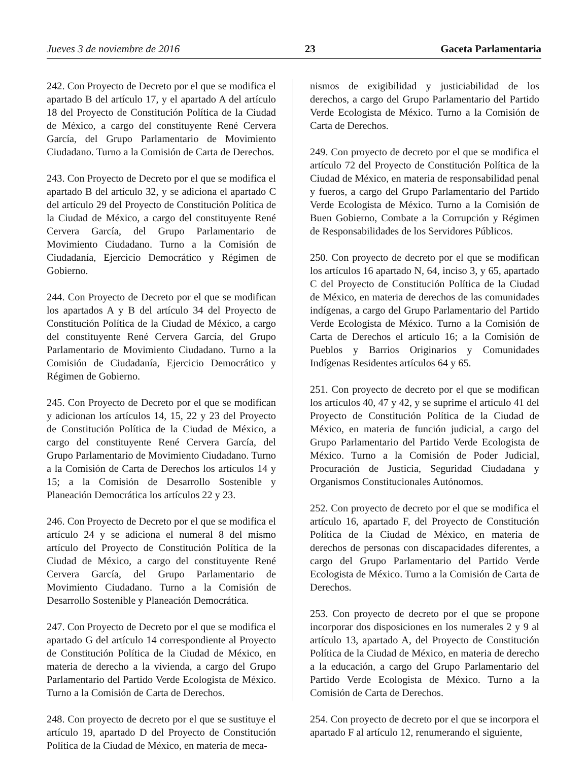Jueves 3 de noviembre de 2016 23 Gaceta Parlamentaria
242. Con Proyecto de Decreto por el que se modifica el apartado B del artículo 17, y el apartado A del artículo 18 del Proyecto de Constitución Política de la Ciudad de México, a cargo del constituyente René Cervera García, del Grupo Parlamentario de Movimiento Ciudadano. Turno a la Comisión de Carta de Derechos.
243. Con Proyecto de Decreto por el que se modifica el apartado B del artículo 32, y se adiciona el apartado C del artículo 29 del Proyecto de Constitución Política de la Ciudad de México, a cargo del constituyente René Cervera García, del Grupo Parlamentario de Movimiento Ciudadano. Turno a la Comisión de Ciudadanía, Ejercicio Democrático y Régimen de Gobierno.
244. Con Proyecto de Decreto por el que se modifican los apartados A y B del artículo 34 del Proyecto de Constitución Política de la Ciudad de México, a cargo del constituyente René Cervera García, del Grupo Parlamentario de Movimiento Ciudadano. Turno a la Comisión de Ciudadanía, Ejercicio Democrático y Régimen de Gobierno.
245. Con Proyecto de Decreto por el que se modifican y adicionan los artículos 14, 15, 22 y 23 del Proyecto de Constitución Política de la Ciudad de México, a cargo del constituyente René Cervera García, del Grupo Parlamentario de Movimiento Ciudadano. Turno a la Comisión de Carta de Derechos los artículos 14 y 15; a la Comisión de Desarrollo Sostenible y Planeación Democrática los artículos 22 y 23.
246. Con Proyecto de Decreto por el que se modifica el artículo 24 y se adiciona el numeral 8 del mismo artículo del Proyecto de Constitución Política de la Ciudad de México, a cargo del constituyente René Cervera García, del Grupo Parlamentario de Movimiento Ciudadano. Turno a la Comisión de Desarrollo Sostenible y Planeación Democrática.
247. Con Proyecto de Decreto por el que se modifica el apartado G del artículo 14 correspondiente al Proyecto de Constitución Política de la Ciudad de México, en materia de derecho a la vivienda, a cargo del Grupo Parlamentario del Partido Verde Ecologista de México. Turno a la Comisión de Carta de Derechos.
248. Con proyecto de decreto por el que se sustituye el artículo 19, apartado D del Proyecto de Constitución Política de la Ciudad de México, en materia de meca-
nismos de exigibilidad y justiciabilidad de los derechos, a cargo del Grupo Parlamentario del Partido Verde Ecologista de México. Turno a la Comisión de Carta de Derechos.
249. Con proyecto de decreto por el que se modifica el artículo 72 del Proyecto de Constitución Política de la Ciudad de México, en materia de responsabilidad penal y fueros, a cargo del Grupo Parlamentario del Partido Verde Ecologista de México. Turno a la Comisión de Buen Gobierno, Combate a la Corrupción y Régimen de Responsabilidades de los Servidores Públicos.
250. Con proyecto de decreto por el que se modifican los artículos 16 apartado N, 64, inciso 3, y 65, apartado C del Proyecto de Constitución Política de la Ciudad de México, en materia de derechos de las comunidades indígenas, a cargo del Grupo Parlamentario del Partido Verde Ecologista de México. Turno a la Comisión de Carta de Derechos el artículo 16; a la Comisión de Pueblos y Barrios Originarios y Comunidades Indígenas Residentes artículos 64 y 65.
251. Con proyecto de decreto por el que se modifican los artículos 40, 47 y 42, y se suprime el artículo 41 del Proyecto de Constitución Política de la Ciudad de México, en materia de función judicial, a cargo del Grupo Parlamentario del Partido Verde Ecologista de México. Turno a la Comisión de Poder Judicial, Procuración de Justicia, Seguridad Ciudadana y Organismos Constitucionales Autónomos.
252. Con proyecto de decreto por el que se modifica el artículo 16, apartado F, del Proyecto de Constitución Política de la Ciudad de México, en materia de derechos de personas con discapacidades diferentes, a cargo del Grupo Parlamentario del Partido Verde Ecologista de México. Turno a la Comisión de Carta de Derechos.
253. Con proyecto de decreto por el que se propone incorporar dos disposiciones en los numerales 2 y 9 al artículo 13, apartado A, del Proyecto de Constitución Política de la Ciudad de México, en materia de derecho a la educación, a cargo del Grupo Parlamentario del Partido Verde Ecologista de México. Turno a la Comisión de Carta de Derechos.
254. Con proyecto de decreto por el que se incorpora el apartado F al artículo 12, renumerando el siguiente,